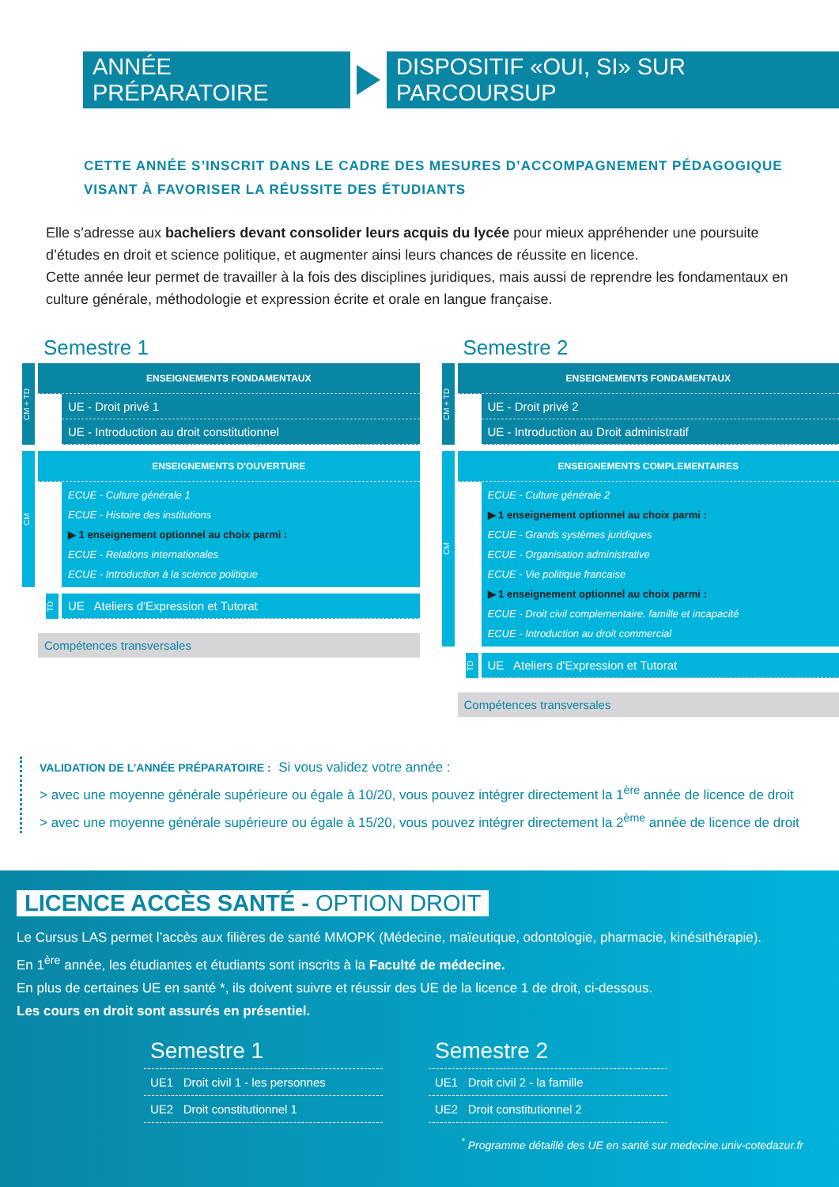ANNÉE PRÉPARATOIRE
DISPOSITIF «OUI, SI» SUR PARCOURSUP
CETTE ANNÉE S’INSCRIT DANS LE CADRE DES MESURES D’ACCOMPAGNEMENT PÉDAGOGIQUE
VISANT À FAVORISER LA RÉUSSITE DES ÉTUDIANTS
Elle s’adresse aux bacheliers devant consolider leurs acquis du lycée pour mieux appréhender une poursuite d’études en droit et science politique, et augmenter ainsi leurs chances de réussite en licence.
Cette année leur permet de travailler à la fois des disciplines juridiques, mais aussi de reprendre les fondamentaux en culture générale, méthodologie et expression écrite et orale en langue française.
Semestre 1
CM + TD
ENSEIGNEMENTS FONDAMENTAUX
UE - Droit privé 1
UE - Introduction au droit constitutionnel
CM
ENSEIGNEMENTS D'OUVERTURE
ECUE - Culture générale 1
ECUE - Histoire des institutions
▶ 1 enseignement optionnel au choix parmi :
ECUE - Relations internationales
ECUE - Introduction à la science politique
TD
UE Ateliers d'Expression et Tutorat
Compétences transversales
Semestre 2
CM + TD
ENSEIGNEMENTS FONDAMENTAUX
UE - Droit privé 2
UE - Introduction au Droit administratif
CM
ENSEIGNEMENTS COMPLEMENTAIRES
ECUE - Culture générale 2
▶ 1 enseignement optionnel au choix parmi :
ECUE - Grands systèmes juridiques
ECUE - Organisation administrative
ECUE - Vie politique francaise
▶ 1 enseignement optionnel au choix parmi :
ECUE - Droit civil complementaire. famille et incapacité
ECUE - Introduction au droit commercial
TD
UE Ateliers d'Expression et Tutorat
Compétences transversales
VALIDATION DE L’ANNÉE PRÉPARATOIRE : Si vous validez votre année :
> avec une moyenne générale supérieure ou égale à 10/20, vous pouvez intégrer directement la 1<sup>ère</sup> année de licence de droit
> avec une moyenne générale supérieure ou égale à 15/20, vous pouvez intégrer directement la 2<sup>ème</sup> année de licence de droit
LICENCE ACCÈS SANTÉ - OPTION DROIT
Le Cursus LAS permet l’accès aux filières de santé MMOPK (Médecine, maïeutique, odontologie, pharmacie, kinésithérapie).
En 1<sup>ère</sup> année, les étudiantes et étudiants sont inscrits à la Faculté de médecine.
En plus de certaines UE en santé *, ils doivent suivre et réussir des UE de la licence 1 de droit, ci-dessous.
Les cours en droit sont assurés en présentiel.
Semestre 1
UE1 Droit civil 1 - les personnes
UE2 Droit constitutionnel 1
Semestre 2
UE1 Droit civil 2 - la famille
UE2 Droit constitutionnel 2
<sup>*</sup> Programme détaillé des UE en santé sur medecine.univ-cotedazur.fr